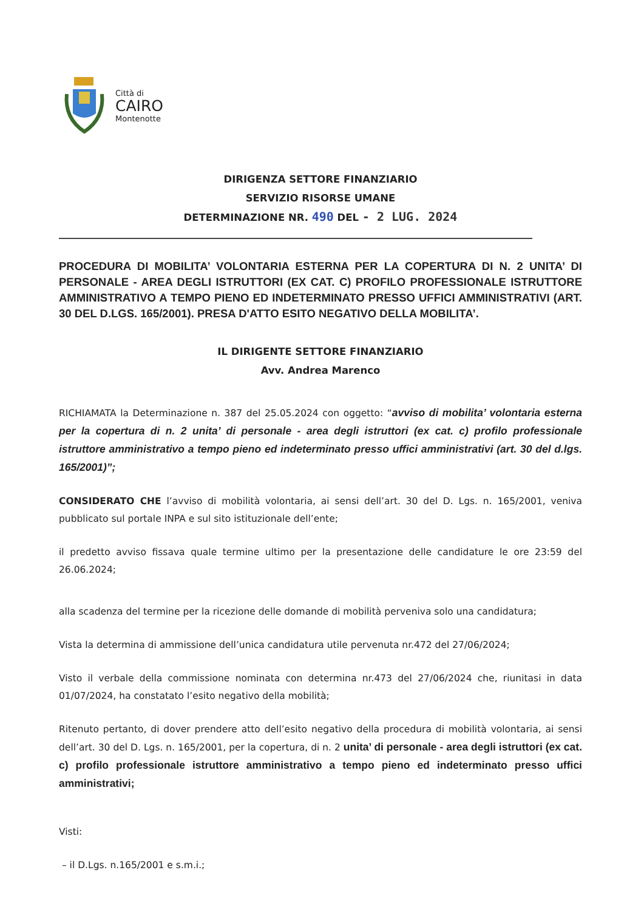Città di
CAIRO
Montenotte
DIRIGENZA SETTORE FINANZIARIO
SERVIZIO RISORSE UMANE
DETERMINAZIONE NR. 490 DEL - 2 LUG. 2024
PROCEDURA DI MOBILITA’ VOLONTARIA ESTERNA PER LA COPERTURA DI N. 2 UNITA’ DI PERSONALE - AREA DEGLI ISTRUTTORI (EX CAT. C) PROFILO PROFESSIONALE ISTRUTTORE AMMINISTRATIVO A TEMPO PIENO ED INDETERMINATO PRESSO UFFICI AMMINISTRATIVI (ART. 30 DEL D.LGS. 165/2001). PRESA D'ATTO ESITO NEGATIVO DELLA MOBILITA’.
IL DIRIGENTE SETTORE FINANZIARIO
Avv. Andrea Marenco
RICHIAMATA la Determinazione n. 387 del 25.05.2024 con oggetto: “avviso di mobilita’ volontaria esterna per la copertura di n. 2 unita’ di personale - area degli istruttori (ex cat. c) profilo professionale istruttore amministrativo a tempo pieno ed indeterminato presso uffici amministrativi (art. 30 del d.lgs. 165/2001)”;
CONSIDERATO CHE l’avviso di mobilità volontaria, ai sensi dell’art. 30 del D. Lgs. n. 165/2001, veniva pubblicato sul portale INPA e sul sito istituzionale dell’ente;
il predetto avviso fissava quale termine ultimo per la presentazione delle candidature le ore 23:59 del 26.06.2024;
alla scadenza del termine per la ricezione delle domande di mobilità perveniva solo una candidatura;
Vista la determina di ammissione dell’unica candidatura utile pervenuta nr.472 del 27/06/2024;
Visto il verbale della commissione nominata con determina nr.473 del 27/06/2024 che, riunitasi in data 01/07/2024, ha constatato l’esito negativo della mobilità;
Ritenuto pertanto, di dover prendere atto dell’esito negativo della procedura di mobilità volontaria, ai sensi dell’art. 30 del D. Lgs. n. 165/2001, per la copertura, di n. 2 unita’ di personale - area degli istruttori (ex cat. c) profilo professionale istruttore amministrativo a tempo pieno ed indeterminato presso uffici amministrativi;
Visti:
– il D.Lgs. n.165/2001 e s.m.i.;